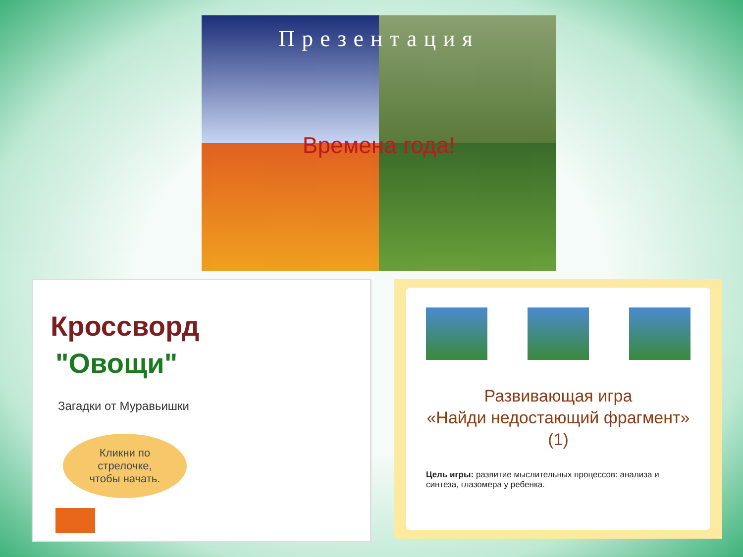Презентация
Времена года!
Кроссворд
"Овощи"
Загадки от Муравьишки
Кликни по
стрелочке,
чтобы начать.
Развивающая игра
«Найди недостающий фрагмент»
(1)
Цель игры: развитие мыслительных процессов: анализа и синтеза, глазомера у ребенка.